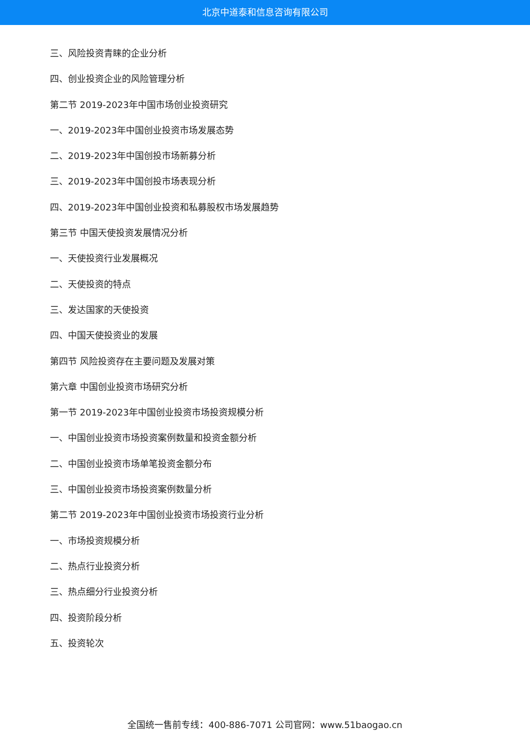北京中道泰和信息咨询有限公司
三、风险投资青睐的企业分析
四、创业投资企业的风险管理分析
第二节 2019-2023年中国市场创业投资研究
一、2019-2023年中国创业投资市场发展态势
二、2019-2023年中国创投市场新募分析
三、2019-2023年中国创投市场表现分析
四、2019-2023年中国创业投资和私募股权市场发展趋势
第三节 中国天使投资发展情况分析
一、天使投资行业发展概况
二、天使投资的特点
三、发达国家的天使投资
四、中国天使投资业的发展
第四节 风险投资存在主要问题及发展对策
第六章 中国创业投资市场研究分析
第一节 2019-2023年中国创业投资市场投资规模分析
一、中国创业投资市场投资案例数量和投资金额分析
二、中国创业投资市场单笔投资金额分布
三、中国创业投资市场投资案例数量分析
第二节 2019-2023年中国创业投资市场投资行业分析
一、市场投资规模分析
二、热点行业投资分析
三、热点细分行业投资分析
四、投资阶段分析
五、投资轮次
全国统一售前专线：400-886-7071 公司官网：www.51baogao.cn